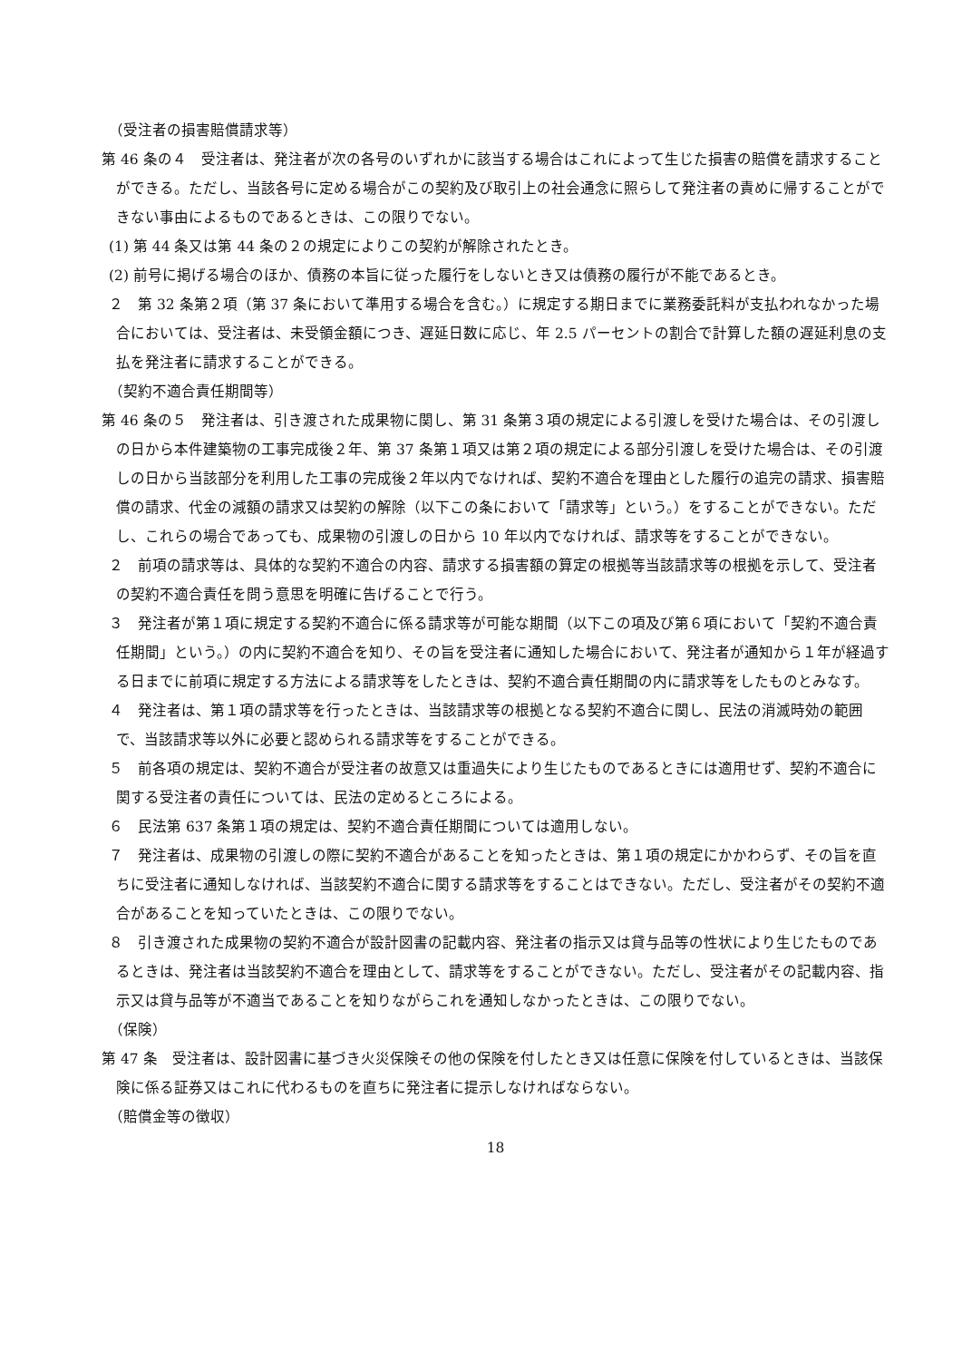（受注者の損害賠償請求等）
第 46 条の４　受注者は、発注者が次の各号のいずれかに該当する場合はこれによって生じた損害の賠償を請求することができる。ただし、当該各号に定める場合がこの契約及び取引上の社会通念に照らして発注者の責めに帰することができない事由によるものであるときは、この限りでない。
(1) 第 44 条又は第 44 条の２の規定によりこの契約が解除されたとき。
(2) 前号に掲げる場合のほか、債務の本旨に従った履行をしないとき又は債務の履行が不能であるとき。
２　第 32 条第２項（第 37 条において準用する場合を含む。）に規定する期日までに業務委託料が支払われなかった場合においては、受注者は、未受領金額につき、遅延日数に応じ、年 2.5 パーセントの割合で計算した額の遅延利息の支払を発注者に請求することができる。
（契約不適合責任期間等）
第 46 条の５　発注者は、引き渡された成果物に関し、第 31 条第３項の規定による引渡しを受けた場合は、その引渡しの日から本件建築物の工事完成後２年、第 37 条第１項又は第２項の規定による部分引渡しを受けた場合は、その引渡しの日から当該部分を利用した工事の完成後２年以内でなければ、契約不適合を理由とした履行の追完の請求、損害賠償の請求、代金の減額の請求又は契約の解除（以下この条において「請求等」という。）をすることができない。ただし、これらの場合であっても、成果物の引渡しの日から 10 年以内でなければ、請求等をすることができない。
２　前項の請求等は、具体的な契約不適合の内容、請求する損害額の算定の根拠等当該請求等の根拠を示して、受注者の契約不適合責任を問う意思を明確に告げることで行う。
３　発注者が第１項に規定する契約不適合に係る請求等が可能な期間（以下この項及び第６項において「契約不適合責任期間」という。）の内に契約不適合を知り、その旨を受注者に通知した場合において、発注者が通知から１年が経過する日までに前項に規定する方法による請求等をしたときは、契約不適合責任期間の内に請求等をしたものとみなす。
４　発注者は、第１項の請求等を行ったときは、当該請求等の根拠となる契約不適合に関し、民法の消滅時効の範囲で、当該請求等以外に必要と認められる請求等をすることができる。
５　前各項の規定は、契約不適合が受注者の故意又は重過失により生じたものであるときには適用せず、契約不適合に関する受注者の責任については、民法の定めるところによる。
６　民法第 637 条第１項の規定は、契約不適合責任期間については適用しない。
７　発注者は、成果物の引渡しの際に契約不適合があることを知ったときは、第１項の規定にかかわらず、その旨を直ちに受注者に通知しなければ、当該契約不適合に関する請求等をすることはできない。ただし、受注者がその契約不適合があることを知っていたときは、この限りでない。
８　引き渡された成果物の契約不適合が設計図書の記載内容、発注者の指示又は貸与品等の性状により生じたものであるときは、発注者は当該契約不適合を理由として、請求等をすることができない。ただし、受注者がその記載内容、指示又は貸与品等が不適当であることを知りながらこれを通知しなかったときは、この限りでない。
（保険）
第 47 条　受注者は、設計図書に基づき火災保険その他の保険を付したとき又は任意に保険を付しているときは、当該保険に係る証券又はこれに代わるものを直ちに発注者に提示しなければならない。
（賠償金等の徴収）
18